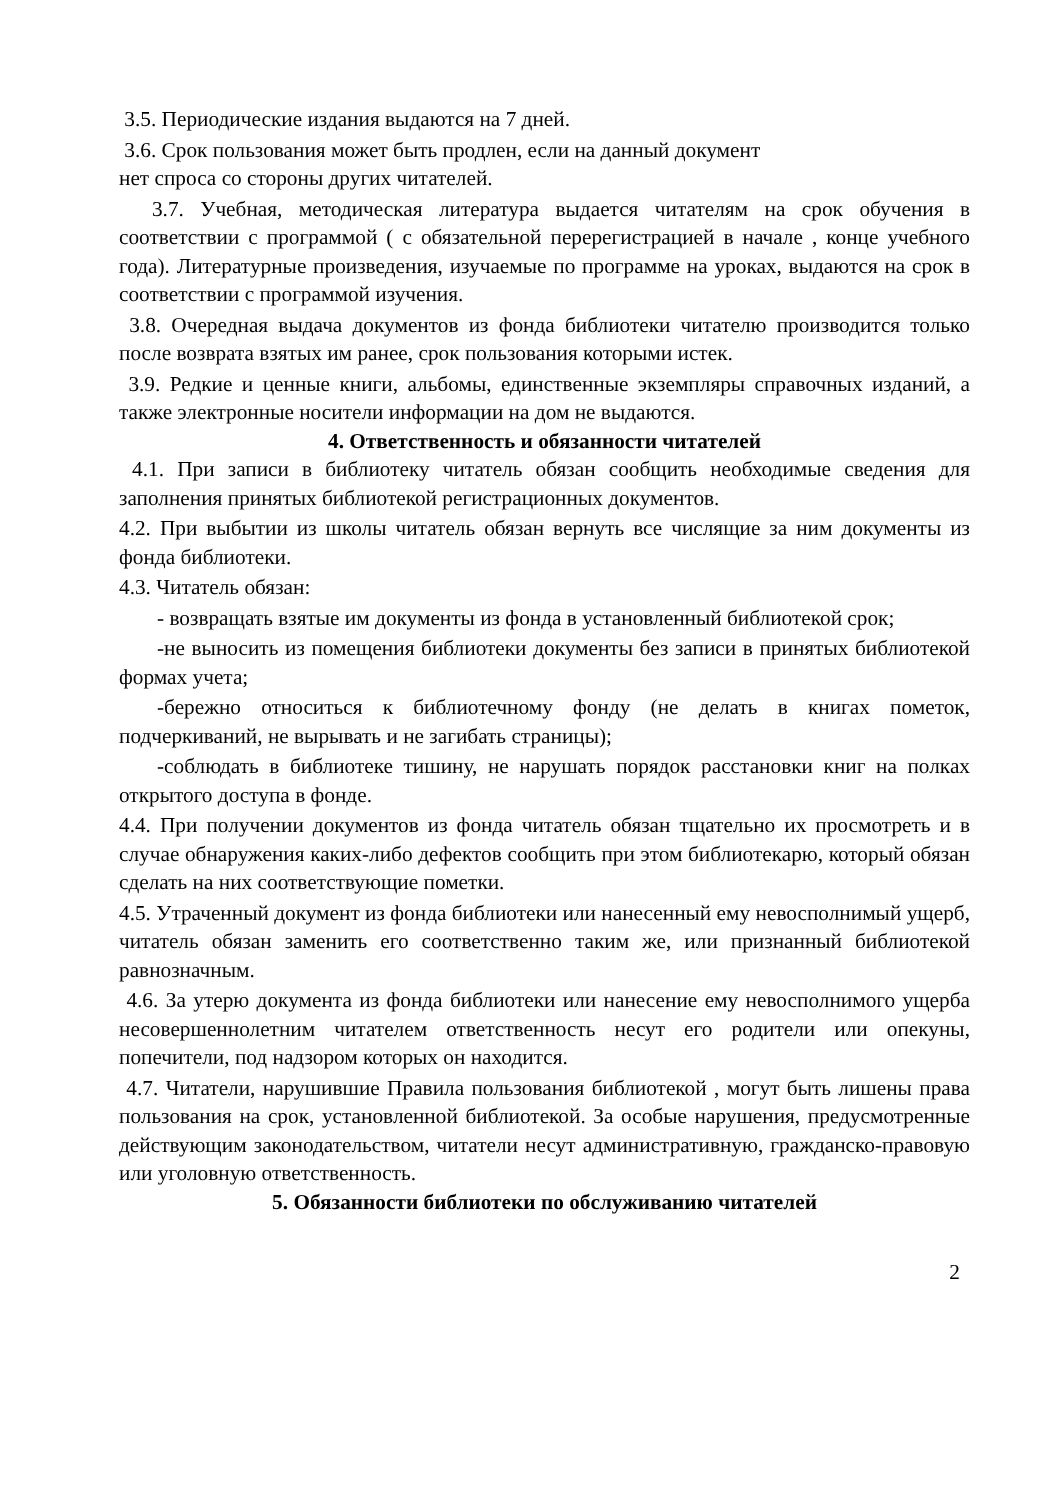3.5. Периодические издания выдаются на 7 дней.
3.6. Срок пользования может быть продлен, если на данный документ
нет спроса со стороны других читателей.
3.7. Учебная, методическая литература выдается читателям на срок обучения в соответствии с программой ( с обязательной перерегистрацией в начале , конце учебного года). Литературные произведения, изучаемые по программе на уроках, выдаются на срок в соответствии с программой изучения.
3.8. Очередная выдача документов из фонда библиотеки читателю производится только после возврата взятых им ранее, срок пользования которыми истек.
3.9. Редкие и ценные книги, альбомы, единственные экземпляры справочных изданий, а также электронные носители информации на дом не выдаются.
4. Ответственность и обязанности читателей
4.1. При записи в библиотеку читатель обязан сообщить необходимые сведения для заполнения принятых библиотекой регистрационных документов.
4.2. При выбытии из школы читатель обязан вернуть все числящие за ним документы из фонда библиотеки.
4.3. Читатель обязан:
- возвращать взятые им документы из фонда в установленный библиотекой срок;
-не выносить из помещения библиотеки документы без записи в принятых библиотекой формах учета;
-бережно относиться к библиотечному фонду (не делать в книгах пометок, подчеркиваний, не вырывать и не загибать страницы);
-соблюдать в библиотеке тишину, не нарушать порядок расстановки книг на полках открытого доступа в фонде.
4.4. При получении документов из фонда читатель обязан тщательно их просмотреть и в случае обнаружения каких-либо дефектов сообщить при этом библиотекарю, который обязан сделать на них соответствующие пометки.
4.5. Утраченный документ из фонда библиотеки или нанесенный ему невосполнимый ущерб, читатель обязан заменить его соответственно таким же, или признанный библиотекой равнозначным.
4.6. За утерю документа из фонда библиотеки или нанесение ему невосполнимого ущерба несовершеннолетним читателем ответственность несут его родители или опекуны, попечители, под надзором которых он находится.
4.7. Читатели, нарушившие Правила пользования библиотекой , могут быть лишены права пользования на срок, установленной библиотекой. За особые нарушения, предусмотренные действующим законодательством, читатели несут административную, гражданско-правовую или уголовную ответственность.
5. Обязанности библиотеки по обслуживанию читателей
2